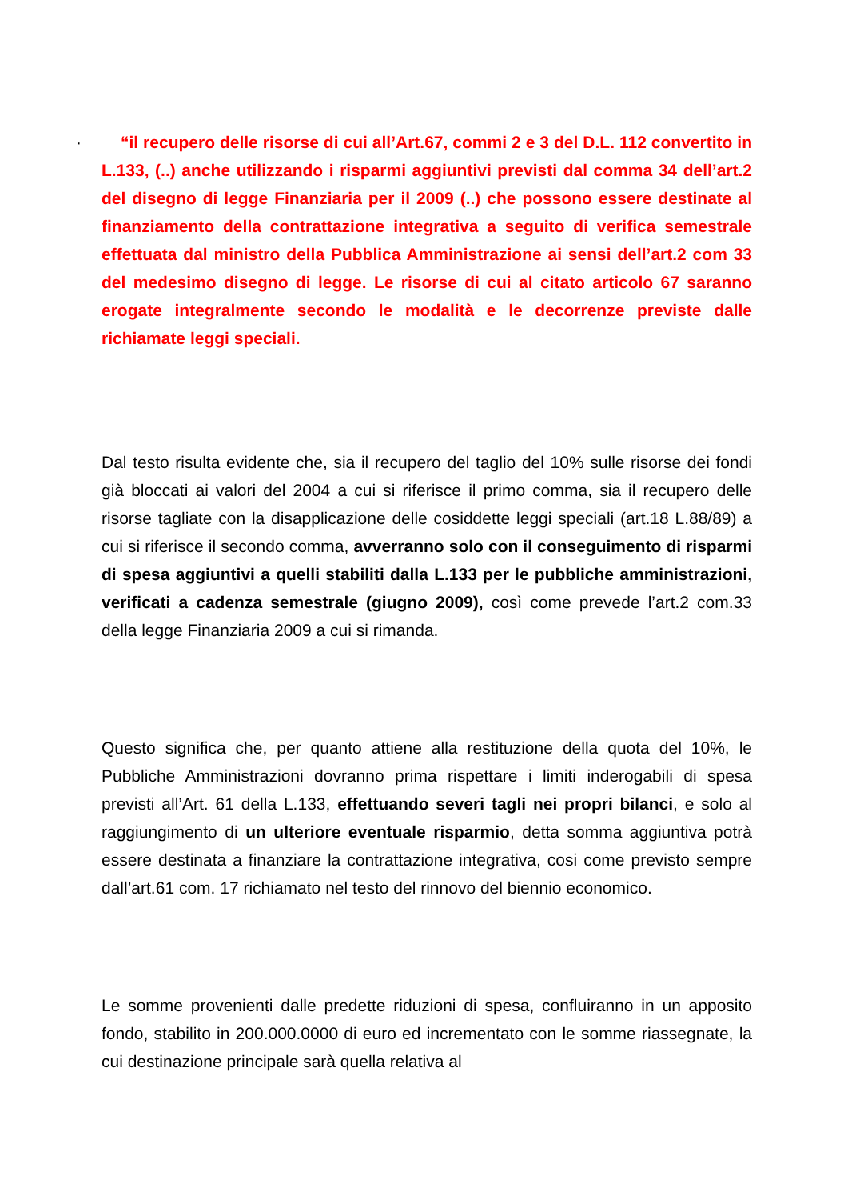·
“il recupero delle risorse di cui all’Art.67, commi 2 e 3 del D.L. 112 convertito in L.133, (..) anche utilizzando i risparmi aggiuntivi previsti dal comma 34 dell’art.2 del disegno di legge Finanziaria per il 2009 (..) che possono essere destinate al finanziamento della contrattazione integrativa a seguito di verifica semestrale effettuata dal ministro della Pubblica Amministrazione ai sensi dell’art.2 com 33 del medesimo disegno di legge. Le risorse di cui al citato articolo 67 saranno erogate integralmente secondo le modalità e le decorrenze previste dalle richiamate leggi speciali.
Dal testo risulta evidente che, sia il recupero del taglio del 10% sulle risorse dei fondi già bloccati ai valori del 2004 a cui si riferisce il primo comma, sia il recupero delle risorse tagliate con la disapplicazione delle cosiddette leggi speciali (art.18 L.88/89) a cui si riferisce il secondo comma, avverranno solo con il conseguimento di risparmi di spesa aggiuntivi a quelli stabiliti dalla L.133 per le pubbliche amministrazioni, verificati a cadenza semestrale (giugno 2009), così come prevede l’art.2 com.33 della legge Finanziaria 2009 a cui si rimanda.
Questo significa che, per quanto attiene alla restituzione della quota del 10%, le Pubbliche Amministrazioni dovranno prima rispettare i limiti inderogabili di spesa previsti all’Art. 61 della L.133, effettuando severi tagli nei propri bilanci, e solo al raggiungimento di un ulteriore eventuale risparmio, detta somma aggiuntiva potrà essere destinata a finanziare la contrattazione integrativa, cosi come previsto sempre dall’art.61 com. 17 richiamato nel testo del rinnovo del biennio economico.
Le somme provenienti dalle predette riduzioni di spesa, confluiranno in un apposito fondo, stabilito in 200.000.0000 di euro ed incrementato con le somme riassegnate, la cui destinazione principale sarà quella relativa al